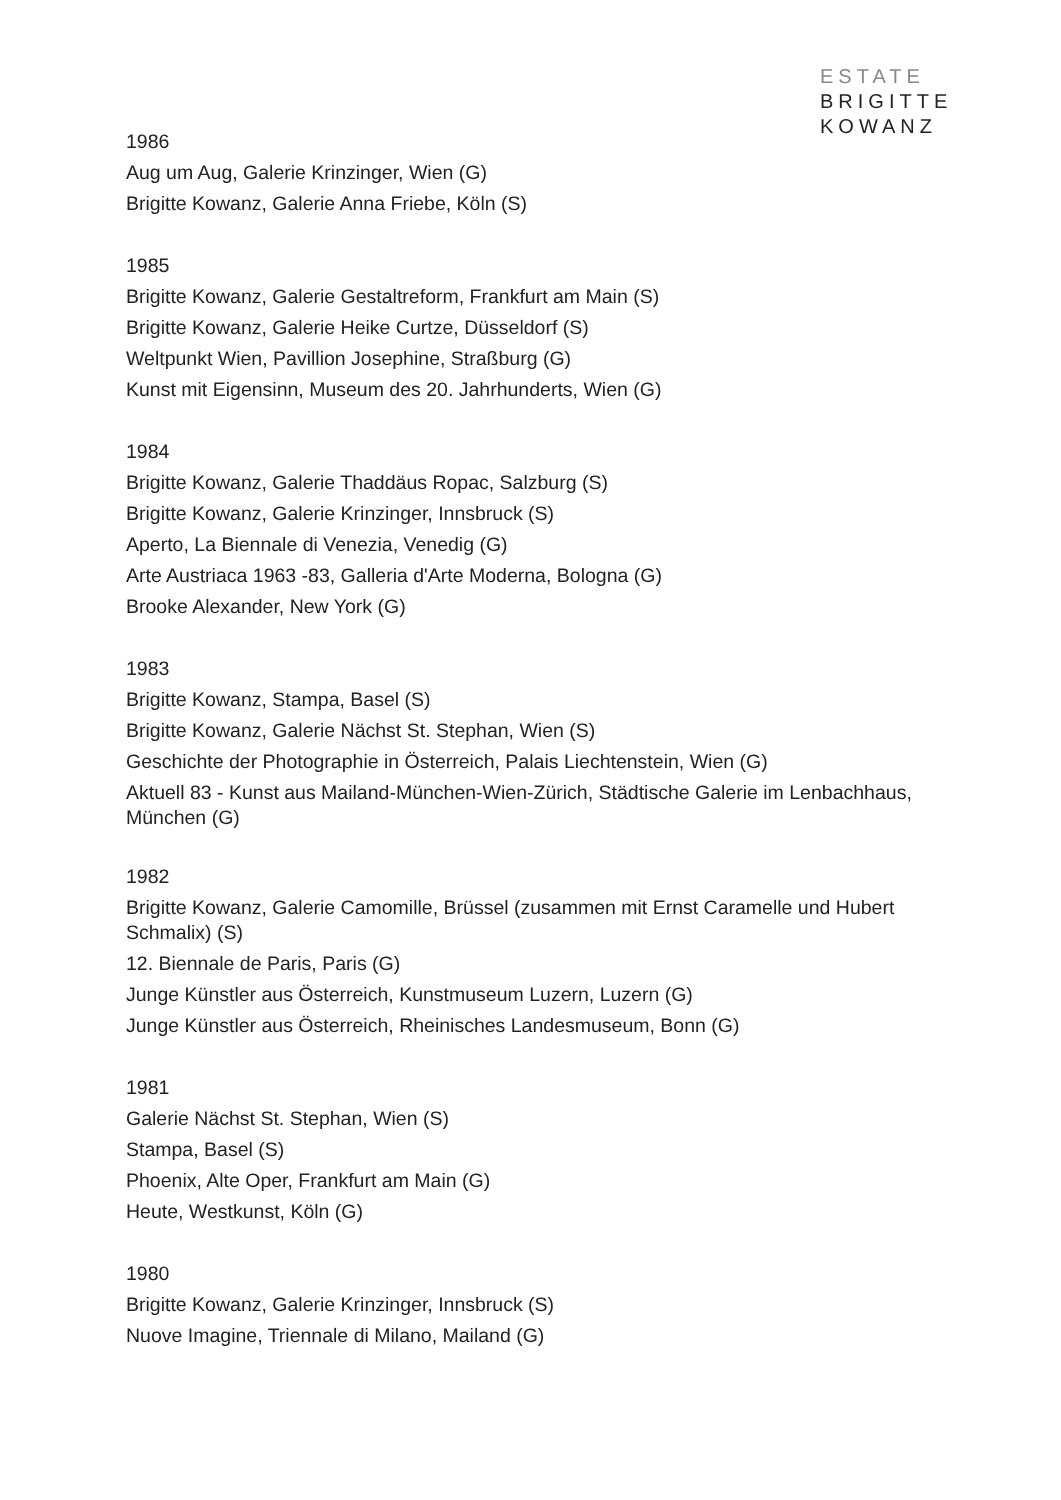ESTATE
BRIGITTE
KOWANZ
1986
Aug um Aug, Galerie Krinzinger, Wien (G)
Brigitte Kowanz, Galerie Anna Friebe, Köln (S)
1985
Brigitte Kowanz, Galerie Gestaltreform, Frankfurt am Main (S)
Brigitte Kowanz, Galerie Heike Curtze, Düsseldorf (S)
Weltpunkt Wien, Pavillion Josephine, Straßburg (G)
Kunst mit Eigensinn, Museum des 20. Jahrhunderts, Wien (G)
1984
Brigitte Kowanz, Galerie Thaddäus Ropac, Salzburg (S)
Brigitte Kowanz, Galerie Krinzinger, Innsbruck (S)
Aperto, La Biennale di Venezia, Venedig (G)
Arte Austriaca 1963 -83, Galleria d'Arte Moderna, Bologna (G)
Brooke Alexander, New York (G)
1983
Brigitte Kowanz, Stampa, Basel (S)
Brigitte Kowanz, Galerie Nächst St. Stephan, Wien (S)
Geschichte der Photographie in Österreich, Palais Liechtenstein, Wien (G)
Aktuell 83 - Kunst aus Mailand-München-Wien-Zürich, Städtische Galerie im Lenbachhaus, München (G)
1982
Brigitte Kowanz, Galerie Camomille, Brüssel (zusammen mit Ernst Caramelle und Hubert Schmalix) (S)
12. Biennale de Paris, Paris (G)
Junge Künstler aus Österreich, Kunstmuseum Luzern, Luzern (G)
Junge Künstler aus Österreich, Rheinisches Landesmuseum, Bonn (G)
1981
Galerie Nächst St. Stephan, Wien (S)
Stampa, Basel (S)
Phoenix, Alte Oper, Frankfurt am Main (G)
Heute, Westkunst, Köln (G)
1980
Brigitte Kowanz, Galerie Krinzinger, Innsbruck (S)
Nuove Imagine, Triennale di Milano, Mailand (G)